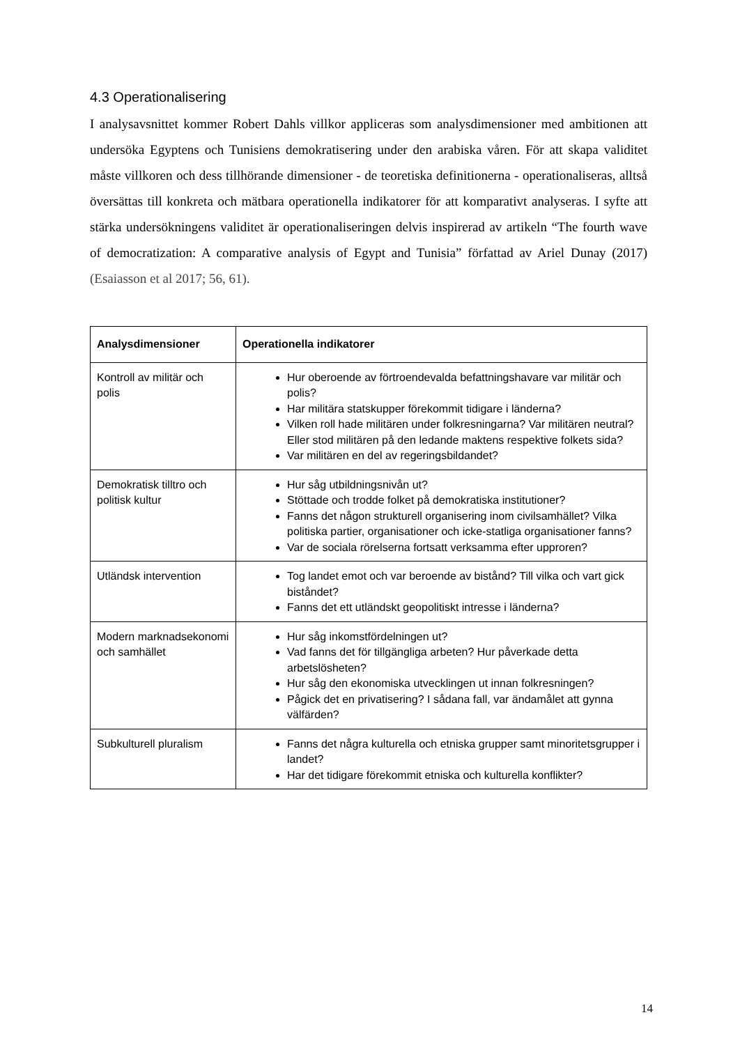4.3 Operationalisering
I analysavsnittet kommer Robert Dahls villkor appliceras som analysdimensioner med ambitionen att undersöka Egyptens och Tunisiens demokratisering under den arabiska våren. För att skapa validitet måste villkoren och dess tillhörande dimensioner - de teoretiska definitionerna - operationaliseras, alltså översättas till konkreta och mätbara operationella indikatorer för att komparativt analyseras. I syfte att stärka undersökningens validitet är operationaliseringen delvis inspirerad av artikeln “The fourth wave of democratization: A comparative analysis of Egypt and Tunisia” författad av Ariel Dunay (2017) (Esaiasson et al 2017; 56, 61).
| Analysdimensioner | Operationella indikatorer |
| --- | --- |
| Kontroll av militär och polis | Hur oberoende av förtroendevalda befattningshavare var militär och polis? Har militära statskupper förekommit tidigare i länderna? Vilken roll hade militären under folkresningarna? Var militären neutral? Eller stod militären på den ledande maktens respektive folkets sida? Var militären en del av regeringsbildandet? |
| Demokratisk tilltro och politisk kultur | Hur såg utbildningsnivån ut? Stöttade och trodde folket på demokratiska institutioner? Fanns det någon strukturell organisering inom civilsamhället? Vilka politiska partier, organisationer och icke-statliga organisationer fanns? Var de sociala rörelserna fortsatt verksamma efter upproren? |
| Utländsk intervention | Tog landet emot och var beroende av bistånd? Till vilka och vart gick biståndet? Fanns det ett utländskt geopolitiskt intresse i länderna? |
| Modern marknadsekonomi och samhället | Hur såg inkomstfördelningen ut? Vad fanns det för tillgängliga arbeten? Hur påverkade detta arbetslösheten? Hur såg den ekonomiska utvecklingen ut innan folkresningen? Pågick det en privatisering? I sådana fall, var ändamålet att gynna välfärden? |
| Subkulturell pluralism | Fanns det några kulturella och etniska grupper samt minoritetsgrupper i landet? Har det tidigare förekommit etniska och kulturella konflikter? |
14